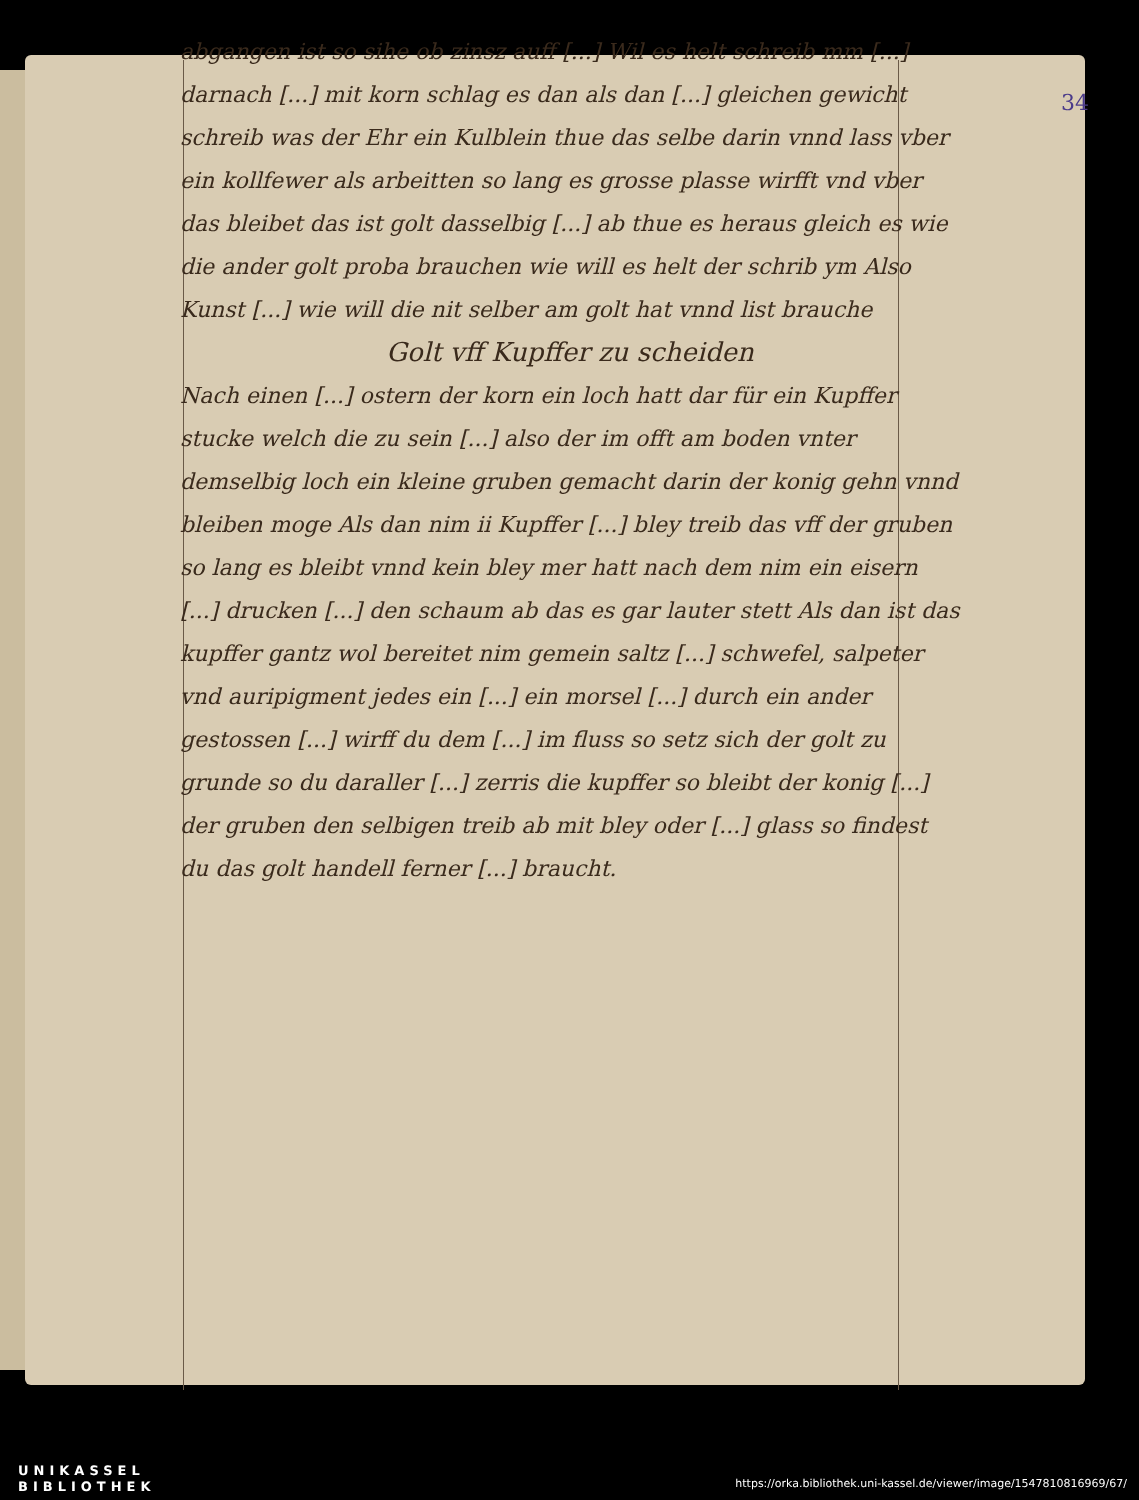34
abgangen ist so sihe ob zinsz auff [...] Wil es helt schreib mm [...] darnach [...] mit korn schlag es dan als dan [...] gleichen gewicht schreib was der Ehr ein Kulblein thue das selbe darin vnnd lass vber ein kollfewer als arbeitten so lang es grosse plasse wirfft vnd vber das bleibet das ist golt dasselbig [...] ab thue es heraus gleich es wie die ander golt proba brauchen wie will es helt der schrib ym Also Kunst [...] wie will die nit selber am golt hat vnnd list brauche
Golt vff Kupffer zu scheiden
Nach einen [...] ostern der korn ein loch hatt dar für ein Kupffer stucke welch die zu sein [...] also der im offt am boden vnter demselbig loch ein kleine gruben gemacht darin der konig gehn vnnd bleiben moge Als dan nim ii Kupffer [...] bley treib das vff der gruben so lang es bleibt vnnd kein bley mer hatt nach dem nim ein eisern [...] drucken [...] den schaum ab das es gar lauter stett Als dan ist das kupffer gantz wol bereitet nim gemein saltz [...] schwefel, salpeter vnd auripigment jedes ein [...] ein morsel [...] durch ein ander gestossen [...] wirff du dem [...] im fluss so setz sich der golt zu grunde so du daraller [...] zerris die kupffer so bleibt der konig [...] der gruben den selbigen treib ab mit bley oder [...] glass so findest du das golt handell ferner [...] braucht.
UNIKASSEL
BIBLIOTHEK
https://orka.bibliothek.uni-kassel.de/viewer/image/1547810816969/67/